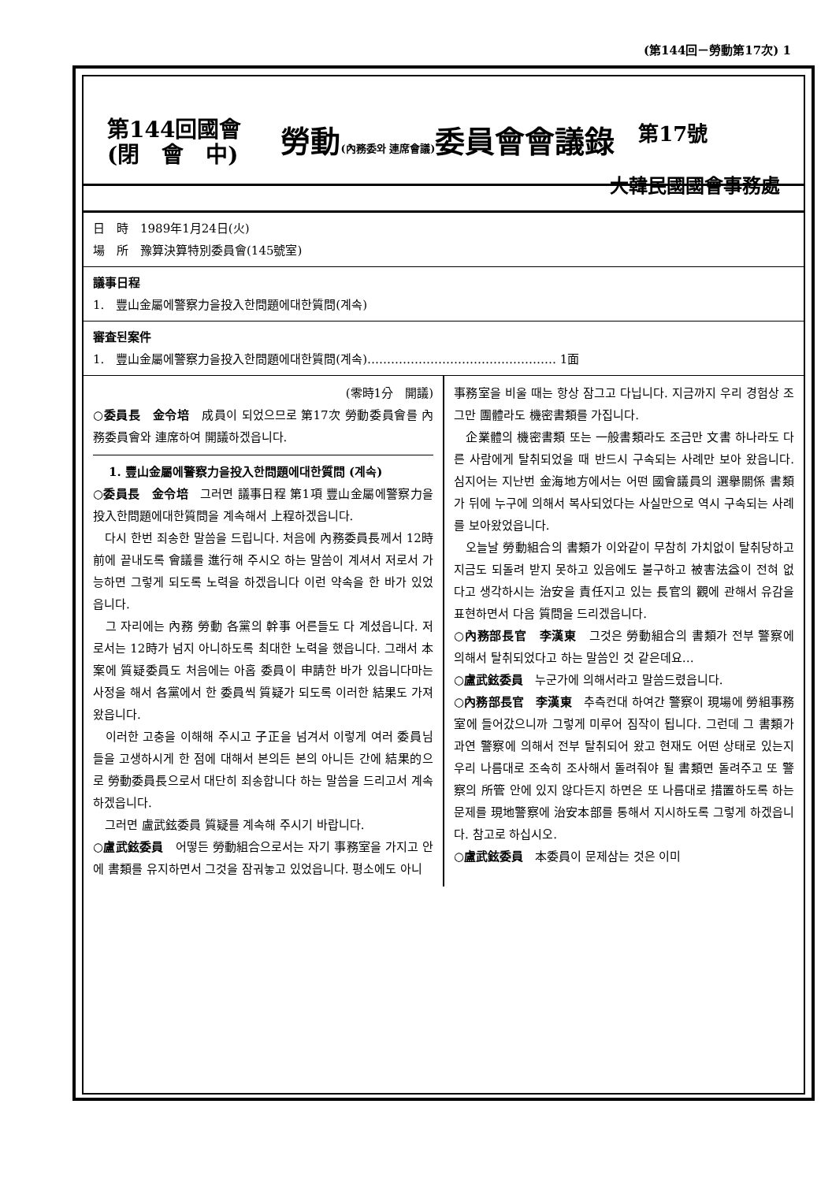(第144回－勞動第17次) 1
第144回國會
(閉　會　中)
勞動(內務委와 連席會議) 委員會會議錄
第17號
大韓民國國會事務處
日　時　1989年1月24日(火)
場　所　豫算決算特別委員會(145號室)
議事日程
1.　豐山金屬에警察力을投入한問題에대한質問(계속)
審査된案件
1.　豐山金屬에警察力을投入한問題에대한質問(계속)………………………………………… 1面
(零時1分　開議)
○委員長　金令培　成員이 되었으므로 第17次 勞動委員會를 內務委員會와 連席하여 開議하겠읍니다.
1. 豐山金屬에警察力을投入한問題에대한質問 (계속)
○委員長　金令培　그러면 議事日程 第1項 豐山金屬에警察力을投入한問題에대한質問을 계속해서 上程하겠읍니다.
　다시 한번 죄송한 말씀을 드립니다. 처음에 內務委員長께서 12時前에 끝내도록 會議를 進行해 주시오 하는 말씀이 계셔서 저로서 가능하면 그렇게 되도록 노력을 하겠읍니다 이런 약속을 한 바가 있었읍니다.
　그 자리에는 內務 勞動 各黨의 幹事 어른들도 다 계셨읍니다. 저로서는 12時가 넘지 아니하도록 최대한 노력을 했읍니다. 그래서 本 案에 質疑委員도 처음에는 아홉 委員이 申請한 바가 있읍니다마는 사정을 해서 各黨에서 한 委員씩 質疑가 되도록 이러한 結果도 가져왔읍니다.
　이러한 고충을 이해해 주시고 子正을 넘겨서 이렇게 여러 委員님들을 고생하시게 한 점에 대해서 본의든 본의 아니든 간에 結果的으로 勞動委員長으로서 대단히 죄송합니다 하는 말씀을 드리고서 계속하겠읍니다.
　그러면 盧武鉉委員 質疑를 계속해 주시기 바랍니다.
○盧武鉉委員　어떻든 勞動組合으로서는 자기 事務室을 가지고 안에 書類를 유지하면서 그것을 잠궈놓고 있었읍니다. 평소에도 아니
事務室을 비울 때는 항상 잠그고 다닙니다. 지금까지 우리 경험상 조그만 團體라도 機密書類를 가집니다.
　企業體의 機密書類 또는 一般書類라도 조금만 文書 하나라도 다른 사람에게 탈취되었을 때 반드시 구속되는 사례만 보아 왔읍니다. 심지어는 지난번 金海地方에서는 어떤 國會議員의 選擧關係 書類가 뒤에 누구에 의해서 복사되었다는 사실만으로 역시 구속되는 사례를 보아왔었읍니다.
　오늘날 勞動組合의 書類가 이와같이 무참히 가치없이 탈취당하고 지금도 되돌려 받지 못하고 있음에도 불구하고 被害法益이 전혀 없다고 생각하시는 治安을 責任지고 있는 長官의 觀에 관해서 유감을 표현하면서 다음 質問을 드리겠읍니다.
○內務部長官　李漢東　그것은 勞動組合의 書類가 전부 警察에 의해서 탈취되었다고 하는 말씀인 것 같은데요…
○盧武鉉委員　누군가에 의해서라고 말씀드렸읍니다.
○內務部長官　李漢東　추측컨대 하여간 警察이 現場에 勞組事務室에 들어갔으니까 그렇게 미루어 짐작이 됩니다. 그런데 그 書類가 과연 警察에 의해서 전부 탈취되어 왔고 현재도 어떤 상태로 있는지 우리 나름대로 조속히 조사해서 돌려줘야 될 書類면 돌려주고 또 警察의 所管 안에 있지 않다든지 하면은 또 나름대로 措置하도록 하는 문제를 現地警察에 治安本部를 통해서 지시하도록 그렇게 하겠읍니다. 참고로 하십시오.
○盧武鉉委員　本委員이 문제삼는 것은 이미